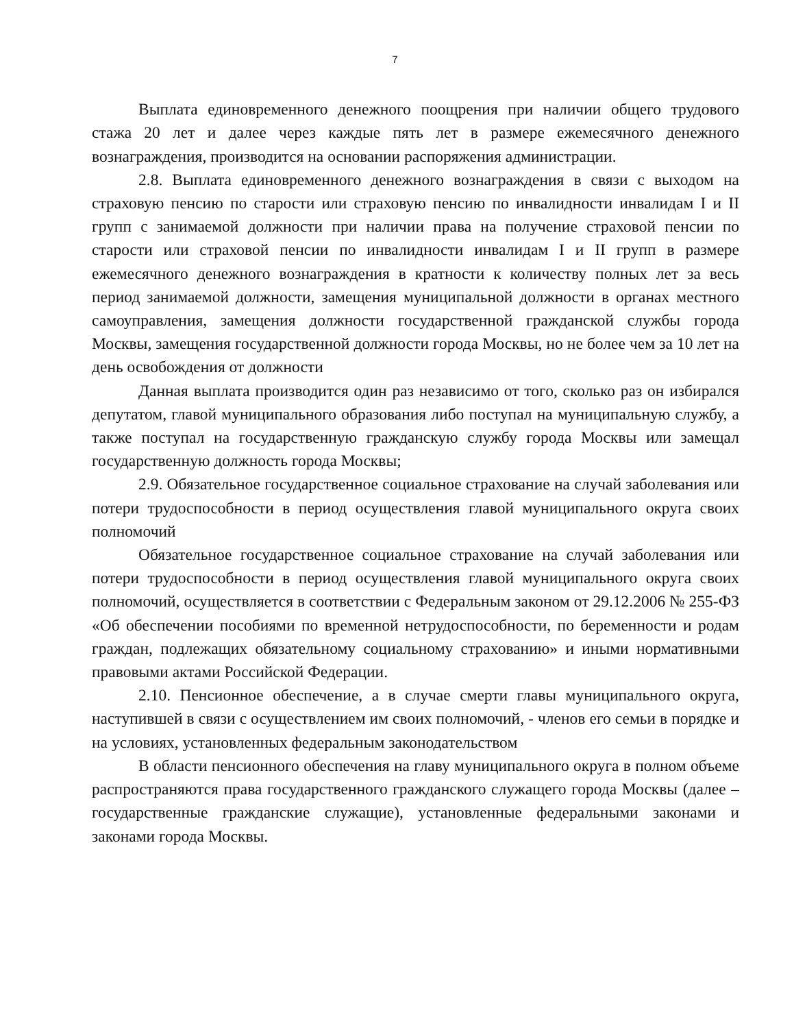7
Выплата единовременного денежного поощрения при наличии общего трудового стажа 20 лет и далее через каждые пять лет в размере ежемесячного денежного вознаграждения, производится на основании распоряжения администрации.
2.8. Выплата единовременного денежного вознаграждения в связи с выходом на страховую пенсию по старости или страховую пенсию по инвалидности инвалидам I и II групп с занимаемой должности при наличии права на получение страховой пенсии по старости или страховой пенсии по инвалидности инвалидам I и II групп в размере ежемесячного денежного вознаграждения в кратности к количеству полных лет за весь период занимаемой должности, замещения муниципальной должности в органах местного самоуправления, замещения должности государственной гражданской службы города Москвы, замещения государственной должности города Москвы, но не более чем за 10 лет на день освобождения от должности
Данная выплата производится один раз независимо от того, сколько раз он избирался депутатом, главой муниципального образования либо поступал на муниципальную службу, а также поступал на государственную гражданскую службу города Москвы или замещал государственную должность города Москвы;
2.9. Обязательное государственное социальное страхование на случай заболевания или потери трудоспособности в период осуществления главой муниципального округа своих полномочий
Обязательное государственное социальное страхование на случай заболевания или потери трудоспособности в период осуществления главой муниципального округа своих полномочий, осуществляется в соответствии с Федеральным законом от 29.12.2006 № 255-ФЗ «Об обеспечении пособиями по временной нетрудоспособности, по беременности и родам граждан, подлежащих обязательному социальному страхованию» и иными нормативными правовыми актами Российской Федерации.
2.10. Пенсионное обеспечение, а в случае смерти главы муниципального округа, наступившей в связи с осуществлением им своих полномочий, - членов его семьи в порядке и на условиях, установленных федеральным законодательством
В области пенсионного обеспечения на главу муниципального округа в полном объеме распространяются права государственного гражданского служащего города Москвы (далее – государственные гражданские служащие), установленные федеральными законами и законами города Москвы.